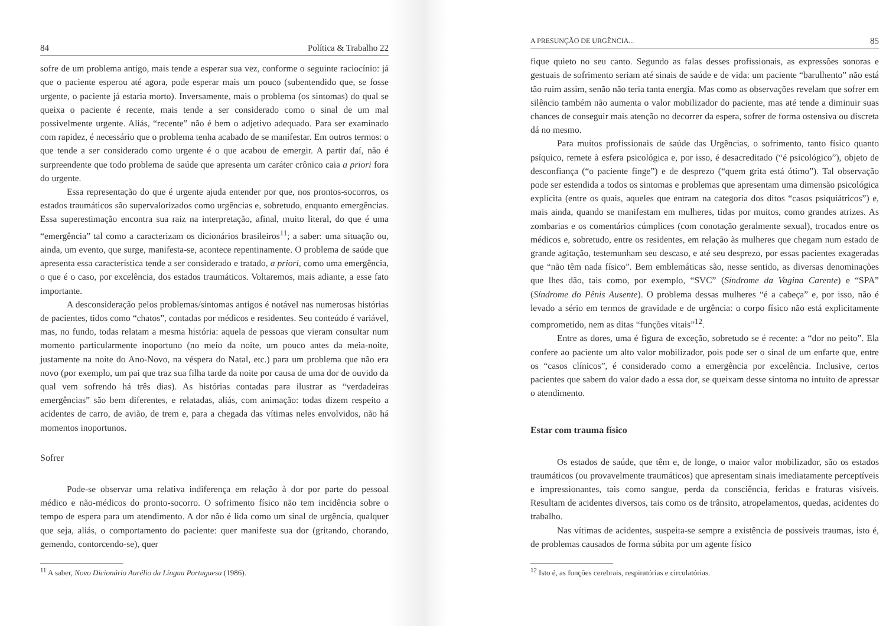84 Política & Trabalho 22
sofre de um problema antigo, mais tende a esperar sua vez, conforme o seguinte raciocínio: já que o paciente esperou até agora, pode esperar mais um pouco (subentendido que, se fosse urgente, o paciente já estaria morto). Inversamente, mais o problema (os sintomas) do qual se queixa o paciente é recente, mais tende a ser considerado como o sinal de um mal possivelmente urgente. Aliás, “recente” não é bem o adjetivo adequado. Para ser examinado com rapidez, é necessário que o problema tenha acabado de se manifestar. Em outros termos: o que tende a ser considerado como urgente é o que acabou de emergir. A partir daí, não é surpreendente que todo problema de saúde que apresenta um caráter crônico caia a priori fora do urgente.
Essa representação do que é urgente ajuda entender por que, nos prontos-socorros, os estados traumáticos são supervalorizados como urgências e, sobretudo, enquanto emergências. Essa superestimação encontra sua raiz na interpretação, afinal, muito literal, do que é uma “emergência” tal como a caracterizam os dicionários brasileiros<sup>11</sup>; a saber: uma situação ou, ainda, um evento, que surge, manifesta-se, acontece repentinamente. O problema de saúde que apresenta essa característica tende a ser considerado e tratado, a priori, como uma emergência, o que é o caso, por excelência, dos estados traumáticos. Voltaremos, mais adiante, a esse fato importante.
A desconsideração pelos problemas/sintomas antigos é notável nas numerosas histórias de pacientes, tidos como “chatos”, contadas por médicos e residentes. Seu conteúdo é variável, mas, no fundo, todas relatam a mesma história: aquela de pessoas que vieram consultar num momento particularmente inoportuno (no meio da noite, um pouco antes da meia-noite, justamente na noite do Ano-Novo, na véspera do Natal, etc.) para um problema que não era novo (por exemplo, um pai que traz sua filha tarde da noite por causa de uma dor de ouvido da qual vem sofrendo há três dias). As histórias contadas para ilustrar as “verdadeiras emergências” são bem diferentes, e relatadas, aliás, com animação: todas dizem respeito a acidentes de carro, de avião, de trem e, para a chegada das vítimas neles envolvidos, não há momentos inoportunos.
Sofrer
Pode-se observar uma relativa indiferença em relação à dor por parte do pessoal médico e não-médicos do pronto-socorro. O sofrimento físico não tem incidência sobre o tempo de espera para um atendimento. A dor não é lida como um sinal de urgência, qualquer que seja, aliás, o comportamento do paciente: quer manifeste sua dor (gritando, chorando, gemendo, contorcendo-se), quer
<sup>11</sup> A saber, Novo Dicionário Aurélio da Língua Portuguesa (1986).
A PRESUNÇÃO DE URGÊNCIA... 85
fique quieto no seu canto. Segundo as falas desses profissionais, as expressões sonoras e gestuais de sofrimento seriam até sinais de saúde e de vida: um paciente “barulhento” não está tão ruim assim, senão não teria tanta energia. Mas como as observações revelam que sofrer em silêncio também não aumenta o valor mobilizador do paciente, mas até tende a diminuir suas chances de conseguir mais atenção no decorrer da espera, sofrer de forma ostensiva ou discreta dá no mesmo.
Para muitos profissionais de saúde das Urgências, o sofrimento, tanto físico quanto psíquico, remete à esfera psicológica e, por isso, é desacreditado (“é psicológico”), objeto de desconfiança (“o paciente finge”) e de desprezo (“quem grita está ótimo”). Tal observação pode ser estendida a todos os sintomas e problemas que apresentam uma dimensão psicológica explícita (entre os quais, aqueles que entram na categoria dos ditos “casos psiquiátricos”) e, mais ainda, quando se manifestam em mulheres, tidas por muitos, como grandes atrizes. As zombarias e os comentários cúmplices (com conotação geralmente sexual), trocados entre os médicos e, sobretudo, entre os residentes, em relação às mulheres que chegam num estado de grande agitação, testemunham seu descaso, e até seu desprezo, por essas pacientes exageradas que “não têm nada físico”. Bem emblemáticas são, nesse sentido, as diversas denominações que lhes dão, tais como, por exemplo, “SVC” (Síndrome da Vagina Carente) e “SPA” (Síndrome do Pênis Ausente). O problema dessas mulheres “é a cabeça” e, por isso, não é levado a sério em termos de gravidade e de urgência: o corpo físico não está explicitamente comprometido, nem as ditas “funções vitais”<sup>12</sup>.
Entre as dores, uma é figura de exceção, sobretudo se é recente: a “dor no peito”. Ela confere ao paciente um alto valor mobilizador, pois pode ser o sinal de um enfarte que, entre os “casos clínicos”, é considerado como a emergência por excelência. Inclusive, certos pacientes que sabem do valor dado a essa dor, se queixam desse sintoma no intuito de apressar o atendimento.
Estar com trauma físico
Os estados de saúde, que têm e, de longe, o maior valor mobilizador, são os estados traumáticos (ou provavelmente traumáticos) que apresentam sinais imediatamente perceptíveis e impressionantes, tais como sangue, perda da consciência, feridas e fraturas visíveis. Resultam de acidentes diversos, tais como os de trânsito, atropelamentos, quedas, acidentes do trabalho.
Nas vítimas de acidentes, suspeita-se sempre a existência de possíveis traumas, isto é, de problemas causados de forma súbita por um agente físico
<sup>12</sup> Isto é, as funções cerebrais, respiratórias e circulatórias.